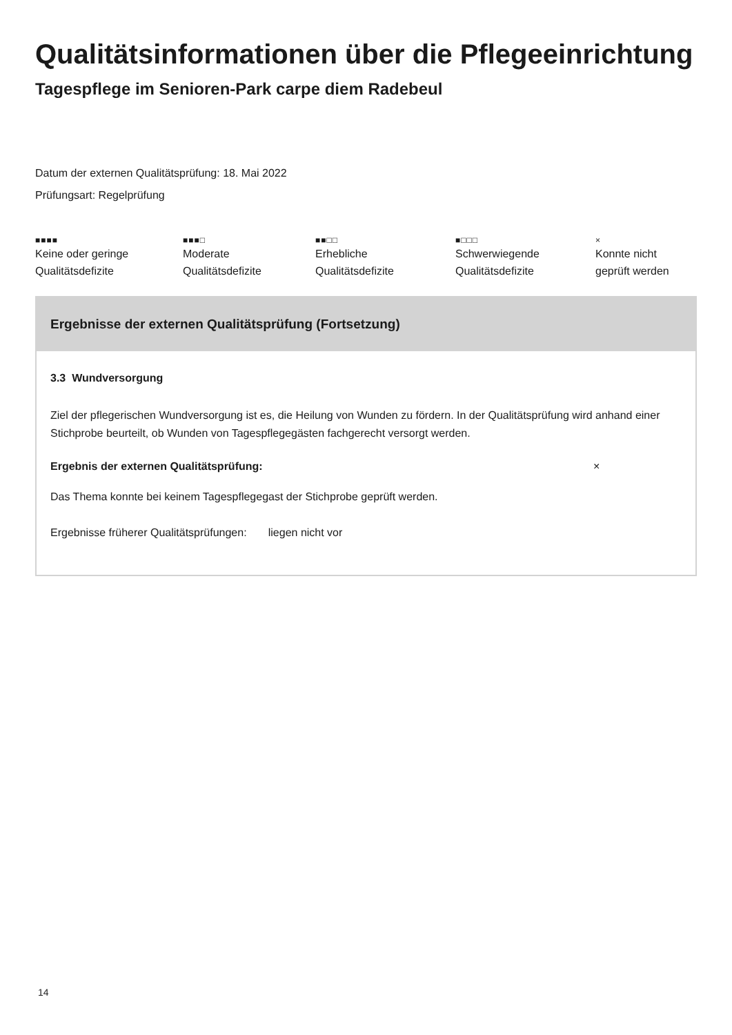Qualitätsinformationen über die Pflegeeinrichtung
Tagespflege im Senioren-Park carpe diem Radebeul
Datum der externen Qualitätsprüfung: 18. Mai 2022
Prüfungsart: Regelprüfung
■■■■
Keine oder geringe
Qualitätsdefizite
■■■□
Moderate
Qualitätsdefizite
■■□□
Erhebliche
Qualitätsdefizite
■□□□
Schwerwiegende
Qualitätsdefizite
×
Konnte nicht
geprüft werden
Ergebnisse der externen Qualitätsprüfung (Fortsetzung)
3.3 Wundversorgung
Ziel der pflegerischen Wundversorgung ist es, die Heilung von Wunden zu fördern. In der Qualitätsprüfung wird anhand einer Stichprobe beurteilt, ob Wunden von Tagespflegegästen fachgerecht versorgt werden.
Ergebnis der externen Qualitätsprüfung: ×
Das Thema konnte bei keinem Tagespflegegast der Stichprobe geprüft werden.
Ergebnisse früherer Qualitätsprüfungen: liegen nicht vor
14